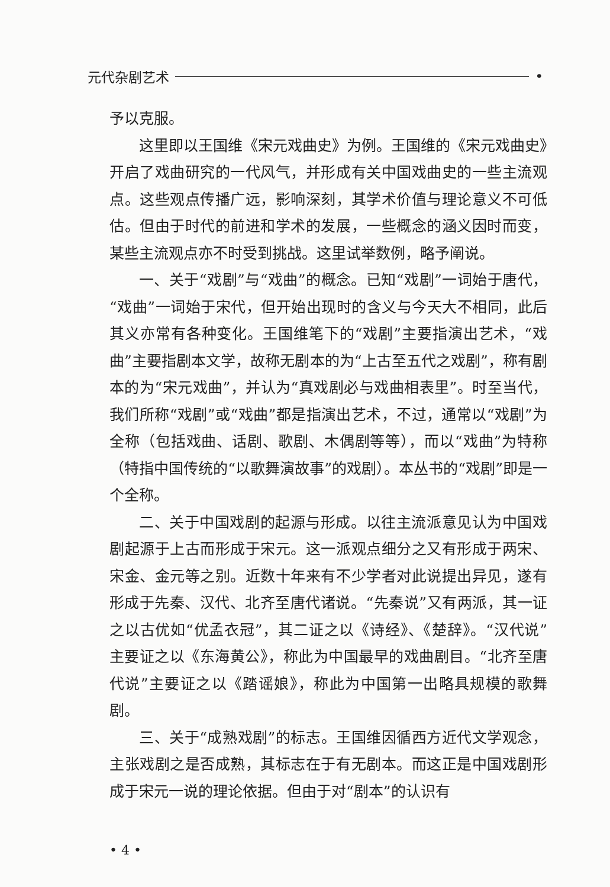元代杂剧艺术 •
予以克服。
这里即以王国维《宋元戏曲史》为例。王国维的《宋元戏曲史》开启了戏曲研究的一代风气，并形成有关中国戏曲史的一些主流观点。这些观点传播广远，影响深刻，其学术价值与理论意义不可低估。但由于时代的前进和学术的发展，一些概念的涵义因时而变，某些主流观点亦不时受到挑战。这里试举数例，略予阐说。
一、关于“戏剧”与“戏曲”的概念。已知“戏剧”一词始于唐代，“戏曲”一词始于宋代，但开始出现时的含义与今天大不相同，此后其义亦常有各种变化。王国维笔下的“戏剧”主要指演出艺术，“戏曲”主要指剧本文学，故称无剧本的为“上古至五代之戏剧”，称有剧本的为“宋元戏曲”，并认为“真戏剧必与戏曲相表里”。时至当代，我们所称“戏剧”或“戏曲”都是指演出艺术，不过，通常以“戏剧”为全称（包括戏曲、话剧、歌剧、木偶剧等等），而以“戏曲”为特称（特指中国传统的“以歌舞演故事”的戏剧）。本丛书的“戏剧”即是一个全称。
二、关于中国戏剧的起源与形成。以往主流派意见认为中国戏剧起源于上古而形成于宋元。这一派观点细分之又有形成于两宋、宋金、金元等之别。近数十年来有不少学者对此说提出异见，遂有形成于先秦、汉代、北齐至唐代诸说。“先秦说”又有两派，其一证之以古优如“优孟衣冠”，其二证之以《诗经》、《楚辞》。“汉代说”主要证之以《东海黄公》，称此为中国最早的戏曲剧目。“北齐至唐代说”主要证之以《踏谣娘》，称此为中国第一出略具规模的歌舞剧。
三、关于“成熟戏剧”的标志。王国维因循西方近代文学观念，主张戏剧之是否成熟，其标志在于有无剧本。而这正是中国戏剧形成于宋元一说的理论依据。但由于对“剧本”的认识有
• 4 •